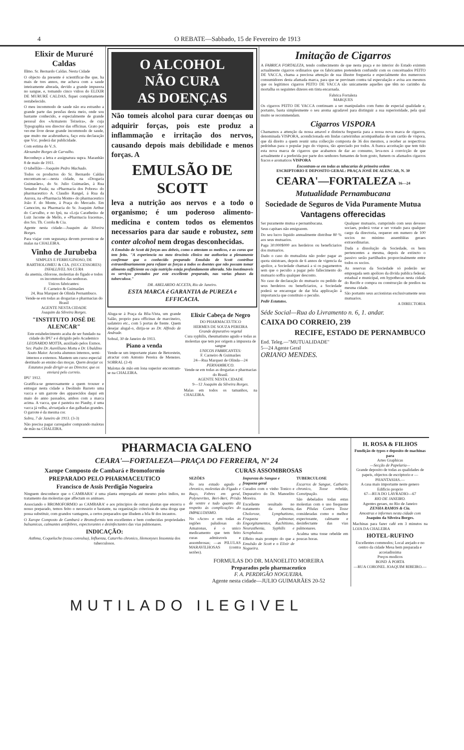4 O REBATE—Sabbado, 15 de Fevereiro de 1913
Elixir de Mururé Caldas
Illmo. Sr. Bernardo Caldas. Nesta Cidade
O objecto da presente é scientificar-lhe que, ha mais de tres annos, me achava com a saude inteiramente alterada, devido a grande impureza no sangue, e, tomando cinco vidros do ELIXIR DE MURURÉ CALDAS, fiquei completamente restabelecido.
O meu incommodo de saude não era estranho a grande parte das pessôas desta meio, onde sou bastante conhecido, e especialmente de grande pessoal dos «Armazens Teixeira», de cuja Typographia sou director das officinas. Grato por ver-me livre desse grande incommodo de saude, que muito me acabrunhava, faço esta declaração que Vcc. poderá dar publicidade.
Com estima do V..S.
Alexandre Borges de Carvalho.
Reconheço a letra e assignatura supra. Maranhão 8 de maio de 1911.
O tabellião—Joaquim Pedro Machado.
Todos os productos do Sr. Bernardo Caldas encontram-se:—nesta cidade, na «Drogaria Guimarães», do Sr. Julio Guimarães, à Rua Senador Paula; na «Pharmacia dos Pobres» do pharmaceutico A. Claudio Rangel, á Rua da Aurora, na «Pharmacia Monte» do pharmaceutico João F. do Monte, á Praça do Mercado. Em Camocim, na Pharmacia do Sr. Joaquim Arthur do Carvalho, e no Ipú, na «Loja Caratheús» de Luiz Jacome de Mello, e «Pharmacia Iracema», dos Srs. Th. Corrêa & Cia.
Agente nesta cidade—Joaquim da Silveira Borges.
Para viajar com segurança devem prevenir-se de malas na CHALEIRA.
Vinho de Jurubeba
SIMPLES E FERRUGINOSO, DE BARTHOLOMEU & CIA. (SUCCESSORES)
INFALLIVEL NA CURA
da anemia, chlorose, molestias do figado e todos os incommodos das senhoras.
Unicos fabricantes:
F. Carneiro & Guimarães
24, Rua Marquez de Olinda Pernambuco.
Vende-se em todas as drogarias e pharmacias do Brasil
AGENTE NESTA CIDADE
Joaquim da Silveira Borges.
"INSTITUTO JOSÉ DE ALENCAR"
Este estabelecimento acaba de ser fundado na cidade do IPU' e é dirigido pelo Academico LEONARDO MOTTA, auxiliado pelos Exmos. Srs: Padre Dr. Aurelliano Motta e Dr. Ubaldino Souto Maior. Acceita alumnos internos, semi-internos e externos. Mantem um curso especial destinado ao ensino das moças. Quem desejar os Estatutos pode dirigir-se ao Director, que os enviará pelo correio.
IPU' 1912.
Gratifica-se generosamente a quem trouxer e entregar nesta cidade a Deolindo Barreto uma vacca e um garrote des apparecidos daqui em maio do anno passados, ambos com a marca acima. A vacca, que é pasteira no Piauhy, é uma vacca já velha, alvranjada e das galhadas grandes. O garrote é da mesma cor.
Sobra, 7 de Janeiro de 1913. (3-3)
Não precisa pagar carregador comprando malotas de mão na CHALEIRA.
O ALCOHOL
NÃO CURA
AS DOENÇAS
Não tomeis alcohol para curar doenças ou adquirir forças, pois este produz a inflammação e irritação dos nervos, causando depois mais debilidade e menos forças. A
EMULSÃO DE SCOTT
leva a nutrição aos nervos e a todo o organismo; é um poderoso alimento-medicina e contem todos os elementos necessarios para dar saude e robustez, sem conter alcohol nem drogas desconhecidas.
A Emulsão de Scott dá forças aos debeis, como o attestam os medicos, e as curas que tem feito. "A experiencia no meu tirocinio clinico me authoriza a plenamente confirmar que o conhecido preparado Emulsão de Scott contribue extraordinariamente para refazer as forças a todos os doentes que não possam tomar alimento sufficiente ou cuja nutrição esteja profundamente alterada. São inestimaveis os serviços prestados por este excellente preparado, nas varias phases da tuberculose."
DR. ABELARDO ACCETA, Rio de Janeiro.
ESTA MARCA é GARANTIA de PUREZA e EFFICACIA.
Aluga-se á Praça da Bôa-Vista, um grande Salão, proprio para officinas de marcineiro, sadateiro etc., com 5 portas de frente. Quem desejar alugal-o, dirija-se ao Dr. Alfredo de Andrade.
Sobral, 30 de Janeiro de 1913.
Piano a venda
Vende-se um importante piano de Betcestein, atractar com Antonio Pereira de Menezes. SOBRAL (2-4)
Malotas de mão em lona superior encontram-se na CHALEIRA.
Elixir Cabeça de Negro
DO PHARMACEUTICO
HERMES DE SOUZA PEREIRA
Grande depurativo vegetal
Cura syphilis, rheumatismo agudo e todas as molestias que tem por origem a impureza de sangue
UNICOS FABRICANTES:
F. Carneiro & Guimarães
24—Rua Marquez de Olinda—24
PERNAMBUCO.
Vende-se em todas as drogarias e pharmacias do Brasil.
AGENTE NESTA CIDADE
9—12 Joaquim da Silveira Borges.
Malas em todos os tamanhos, na CHALEIRA.
Imitação de Cigarros
A FABRICA FORTALEZA, tendo conhecimento de que nesta praça e no interior do Estado existem actualmente cigarros ordinarios que os fabricantes pretendem confundir com os conceituados PEITO DE VACCA, chama a preciosa attenção de sua illustre freguezia e especialmente dos numerosos consumidores desta afamada marca, para que se previnam contra tal especulação e avisa aos mesmos que os legitimos cigarros PEITO DE VACCA são unicamente aquelles que têm no carimbo da mortalha os seguintes dizeres em tinta encarnada.
Fabrica Fortaleza
MARQUES
Os cigarros PEITO DE VACCA continuam a ser manipulados com fumo de especial qualidade e, portanto, basta simplesmente o seu aroma agradavel para distinguir a sua superioridade, pela qual muito se recommendam.
Cigarros VISPORA
Chamamos a attenção da nossa amavel e distincta freguezia para a nossa nova marca de cigarros, denominada VISPORA, acondicionada em lindas carteirinhas acompanhadas de um cartão de vispora, que dá direito a quem reunir uma collecção composta de 36 dos mesmos, a receber as respectivas pedrinhas para o popular jogo do vispora, tão apreciado por todos. A franca acceitação que tem tido esta nova marca de cigarros que acabamos de dar ao consumo, leva-nos á convicção de que actualmente é a preferida por parte dos senhores fumantes de bom gosto, fumem os afamados cigarros fracos e aromaticos VISPORA
Encontram-se em todas as tabacarias de primeira ordem
ESCRIPTORIO E DEPOSITO GERAL: PRAÇA JOSÉ DE ALENCAR, N. 30
CEARA'—FORTALEZA 16—24
Mutualidade Pernambucana
Sociedade de Seguros de Vida Puramente Mutua
Vantagens offerecidas
Ser puramente mutua e pernambucana.
Seus capitaes não emigrarem.
Do seu lucro liquido annualmente distribue 80 % aos seus mutuarios.
Paga 30:000$000 aos herdeiros ou beneficiarios dos mutuarios.
Dado o caso do mutualista não poder pagar as quota sinistraes, depois de 6 annos de vigencia da apolice, a Sociedade chamará a si os pagamentos sem que o peculio a pagar pelo fallecimento do mutuario soffra qualquer desconto.
No caso de declaração do mutuario ou pedido de seus herdeiros ou beneficiarios, a Sociedade poderá se encarregar de dar bôa applicação á importancia que constituio o peculio.
Pedir Estatutos.
Qualquer mutuario, cumprindo com seus deveres sociaes, poderá votar e ser votado para qualquer cargo da directoria, requerer em numero de 100 socios no minimo assembléas geraes extraordinarias.
Dada a dissolução da Sociedade, os bens pertencentes a mesma, depois de extincto o passivo serão partilhados proporcinalmente entre todos os socios.
As reservas da Sociedade só poderão ser empregada sem apolices da divida publica federal, estadual e municipal, em hypothecas nesta cidade do Recife e compra ou construcção de predios na mesma cidade.
São portanto seus accionistas exclusivamente seus mutuarios.
A DIRECTORIA
Séde Social—Rua do Livramento n. 6, 1. andar.
CAIXA DO CORREIO, 239
RECIFE, ESTADO DE PERNAMBUCO
End. Teleg.—"MUTUALIDADE"
5—24 Agente Geral
ORIANO MENDES.
PHARMACIA GALENO
CEARA'—FORTALEZA—PRAÇA DO FERREIRA, Nº 24
Xarope Composto de Cambará e Bromoformio
PREPARADO PELO PHARMACEUTICO
Francisco de Assis Perdigão Nogueira
Ninguem desconhece que o CAMBARA' é uma planta empregada até mesmo pelos indios, no tratamento das molestias que affectam os animaes.
Associando o BROMOFORMIO ao CAMBARA' e aos principios de outras plantas que encerra o nosso preparado, temos feito o necessario e bastante, na organização criteriosa de uma droga que possa substituir, com grandos vantagens, a certos preparados que illudem a bôa fé dos incautos.
O Xarope Composto de Cambará e Bromoformio tem excellentes e bem conhecidas propriedades balsamicas, calmantes antifebres, espectorantes e desinfectantes das vias pulmonares.
INDICAÇÃO:
Asthma, Coqueluche (tossa convulsa), Influenza, Catarrho chronico, Hemonyses Insomnia dos tuberculosos.
CURAS ASSOMBROSAS
SEZÕES
No seu estado agudo e chronico, molestias do Figado e Baço, Febres em geral, Polynevrites, Beri-Beri, Prisão de ventre e tudo quanto diz respeito ás complicações do IMPALUDISMO.
No «Acre» e em todas as regiões paludosas do Amazonas, é o unico medicamento que tem feito curas admiraveis e assombrosas; —as PILULAS MARAVILHOSAS (contra sezões).
Impureza do Sangue e fraqueza geral
Curados com o vinho Tonico e Depurativo do Dr. Manoelito Moreira.
Excellente resultado no tratamento da Anemia, Cholorose, Lymphatismo, Fraqueza pulmonar, Engorgitamentos, Rachitismo, Neurasthenia, Syphilis e Scrophulose.
Effeito mais prompto do que a Emulsão de Scott e o Elixir de Nogueira.
TUBERCULOSE
Escarros de Sangue, Catharro chronico, Tosse rebelde, Constipação.
São debelados todas estas molestias com o uso frequente das Pilulas Contra Tosse consideradas como o melhor expectorante, calmante e desinfectante das vias pulmonares.
Acalma uma tosse rebelde em poucas horas.
FORMULAS DO DR. MANOELITO MOREIRA
Preparados pelo pharmaceutico
F. A. PERDIGÃO NOGUEIRA.
Agente nesta cidade—JULIO GUIMARÃES 20-52
H. ROSA & FILHOS
Fundição de typos e deposito de machinas para
Artes Graphicas
—Secção de Papelaria—
Grande deposito de todas as qualidades de papeis, objectos de escriptorio e —PHANTASIAS.—
A casa mais importante neste genero
Edificio proprio
67—RUA DO LAVRADIO—67
RIO DE JANEIRO.
Agentes geraes, no Rio de Janeiro
ZENHA RAMOS & Cia.
Amostras e informes nesta cidade com
Joaquim da Silveira Borges.
Machinas para fazer café em 3 minutos na LOJA DA CHALEIRA
HOTEL-RUFINO
Excellentes commodos; Local arejado e no centro da cidade Mesa bem preparada e acceiadissima
Preços modicos
BOND Á PORTA
—RUA CORONEL JOAQUIM RIBEIRO.—
MUTILADO ILEGIVEL